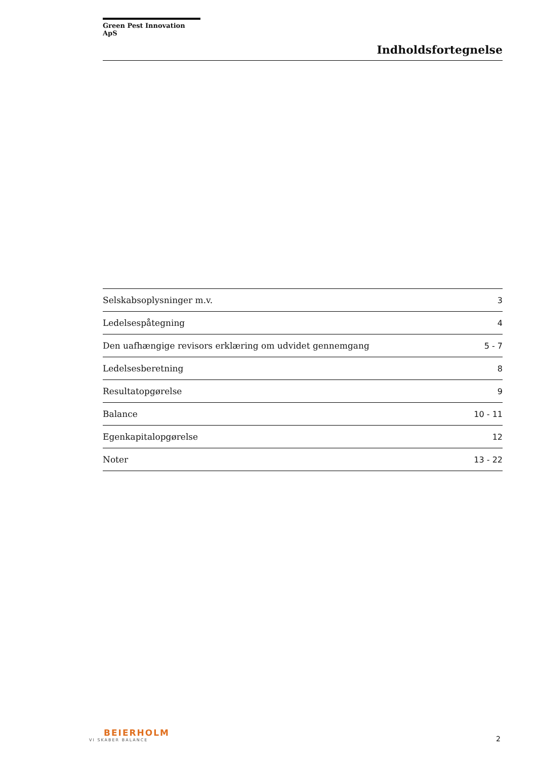Green Pest Innovation ApS
Indholdsfortegnelse
| Selskabsoplysninger m.v. | 3 |
| Ledelsespåtegning | 4 |
| Den uafhængige revisors erklæring om udvidet gennemgang | 5 - 7 |
| Ledelsesberetning | 8 |
| Resultatopgørelse | 9 |
| Balance | 10 - 11 |
| Egenkapitalopgørelse | 12 |
| Noter | 13 - 22 |
BEIERHOLM
VI SKABER BALANCE
2